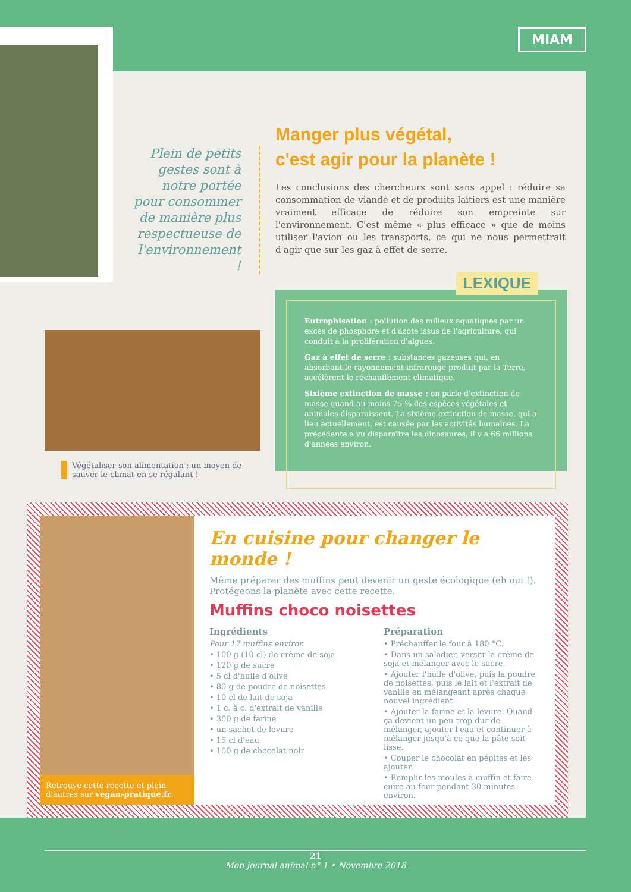MIAM
Plein de petits gestes sont à notre portée pour consommer de manière plus respectueuse de l'environnement !
Manger plus végétal,
c'est agir pour la planète !
Les conclusions des chercheurs sont sans appel : réduire sa consommation de viande et de produits laitiers est une manière vraiment efficace de réduire son empreinte sur l'environnement. C'est même « plus efficace » que de moins utiliser l'avion ou les transports, ce qui ne nous permettrait d'agir que sur les gaz à effet de serre.
Végétaliser son alimentation : un moyen de sauver le climat en se régalant !
LEXIQUE
Eutrophisation : pollution des milieux aquatiques par un excès de phosphore et d'azote issus de l'agriculture, qui conduit à la prolifération d'algues.
Gaz à effet de serre : substances gazeuses qui, en absorbant le rayonnement infrarouge produit par la Terre, accélèrent le réchauffement climatique.
Sixième extinction de masse : on parle d'extinction de masse quand au moins 75 % des espèces végétales et animales disparaissent. La sixième extinction de masse, qui a lieu actuellement, est causée par les activités humaines. La précédente a vu disparaître les dinosaures, il y a 66 millions d'années environ.
Retrouve cette recette et plein d'autres sur vegan-pratique.fr.
En cuisine pour changer le monde !
Même préparer des muffins peut devenir un geste écologique (eh oui !). Protégeons la planète avec cette recette.
Muffins choco noisettes
Ingrédients
Pour 17 muffins environ
• 100 g (10 cl) de crème de soja
• 120 g de sucre
• 5 cl d'huile d'olive
• 80 g de poudre de noisettes
• 10 cl de lait de soja
• 1 c. à c. d'extrait de vanille
• 300 g de farine
• un sachet de levure
• 15 cl d'eau
• 100 g de chocolat noir
Préparation
• Préchauffer le four à 180 °C.
• Dans un saladier, verser la crème de soja et mélanger avec le sucre.
• Ajouter l'huile d'olive, puis la poudre de noisettes, puis le lait et l'extrait de vanille en mélangeant après chaque nouvel ingrédient.
• Ajouter la farine et la levure. Quand ça devient un peu trop dur de mélanger, ajouter l'eau et continuer à mélanger jusqu'à ce que la pâte soit lisse.
• Couper le chocolat en pépites et les ajouter.
• Remplir les moules à muffin et faire cuire au four pendant 30 minutes environ.
21
Mon journal animal n° 1 • Novembre 2018